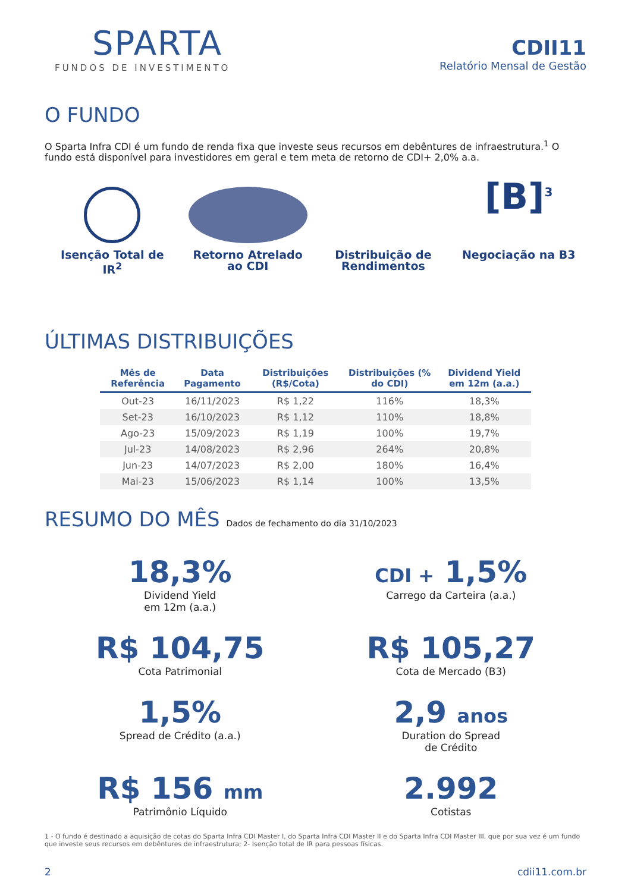SPARTA
FUNDOS DE INVESTIMENTO
CDII11
Relatório Mensal de Gestão
O FUNDO
O Sparta Infra CDI é um fundo de renda fixa que investe seus recursos em debêntures de infraestrutura.<sup>1</sup> O fundo está disponível para investidores em geral e tem meta de retorno de CDI+ 2,0% a.a.
Isenção Total de IR<sup>2</sup>
Retorno Atrelado ao CDI
Distribuição de Rendimentos
[B]<sup>3</sup>
Negociação na B3
ÚLTIMAS DISTRIBUIÇÕES
| Mês de Referência | Data Pagamento | Distribuições (R$/Cota) | Distribuições (% do CDI) | Dividend Yield em 12m (a.a.) |
| --- | --- | --- | --- | --- |
| Out-23 | 16/11/2023 | R$ 1,22 | 116% | 18,3% |
| Set-23 | 16/10/2023 | R$ 1,12 | 110% | 18,8% |
| Ago-23 | 15/09/2023 | R$ 1,19 | 100% | 19,7% |
| Jul-23 | 14/08/2023 | R$ 2,96 | 264% | 20,8% |
| Jun-23 | 14/07/2023 | R$ 2,00 | 180% | 16,4% |
| Mai-23 | 15/06/2023 | R$ 1,14 | 100% | 13,5% |
RESUMO DO MÊS Dados de fechamento do dia 31/10/2023
18,3%
Dividend Yield
em 12m (a.a.)
CDI + 1,5%
Carrego da Carteira (a.a.)
R$ 104,75
Cota Patrimonial
R$ 105,27
Cota de Mercado (B3)
1,5%
Spread de Crédito (a.a.)
2,9 anos
Duration do Spread
de Crédito
R$ 156 mm
Patrimônio Líquido
2.992
Cotistas
1 - O fundo é destinado a aquisição de cotas do Sparta Infra CDI Master I, do Sparta Infra CDI Master II e do Sparta Infra CDI Master III, que por sua vez é um fundo que investe seus recursos em debêntures de infraestrutura; 2- Isenção total de IR para pessoas físicas.
2 cdii11.com.br